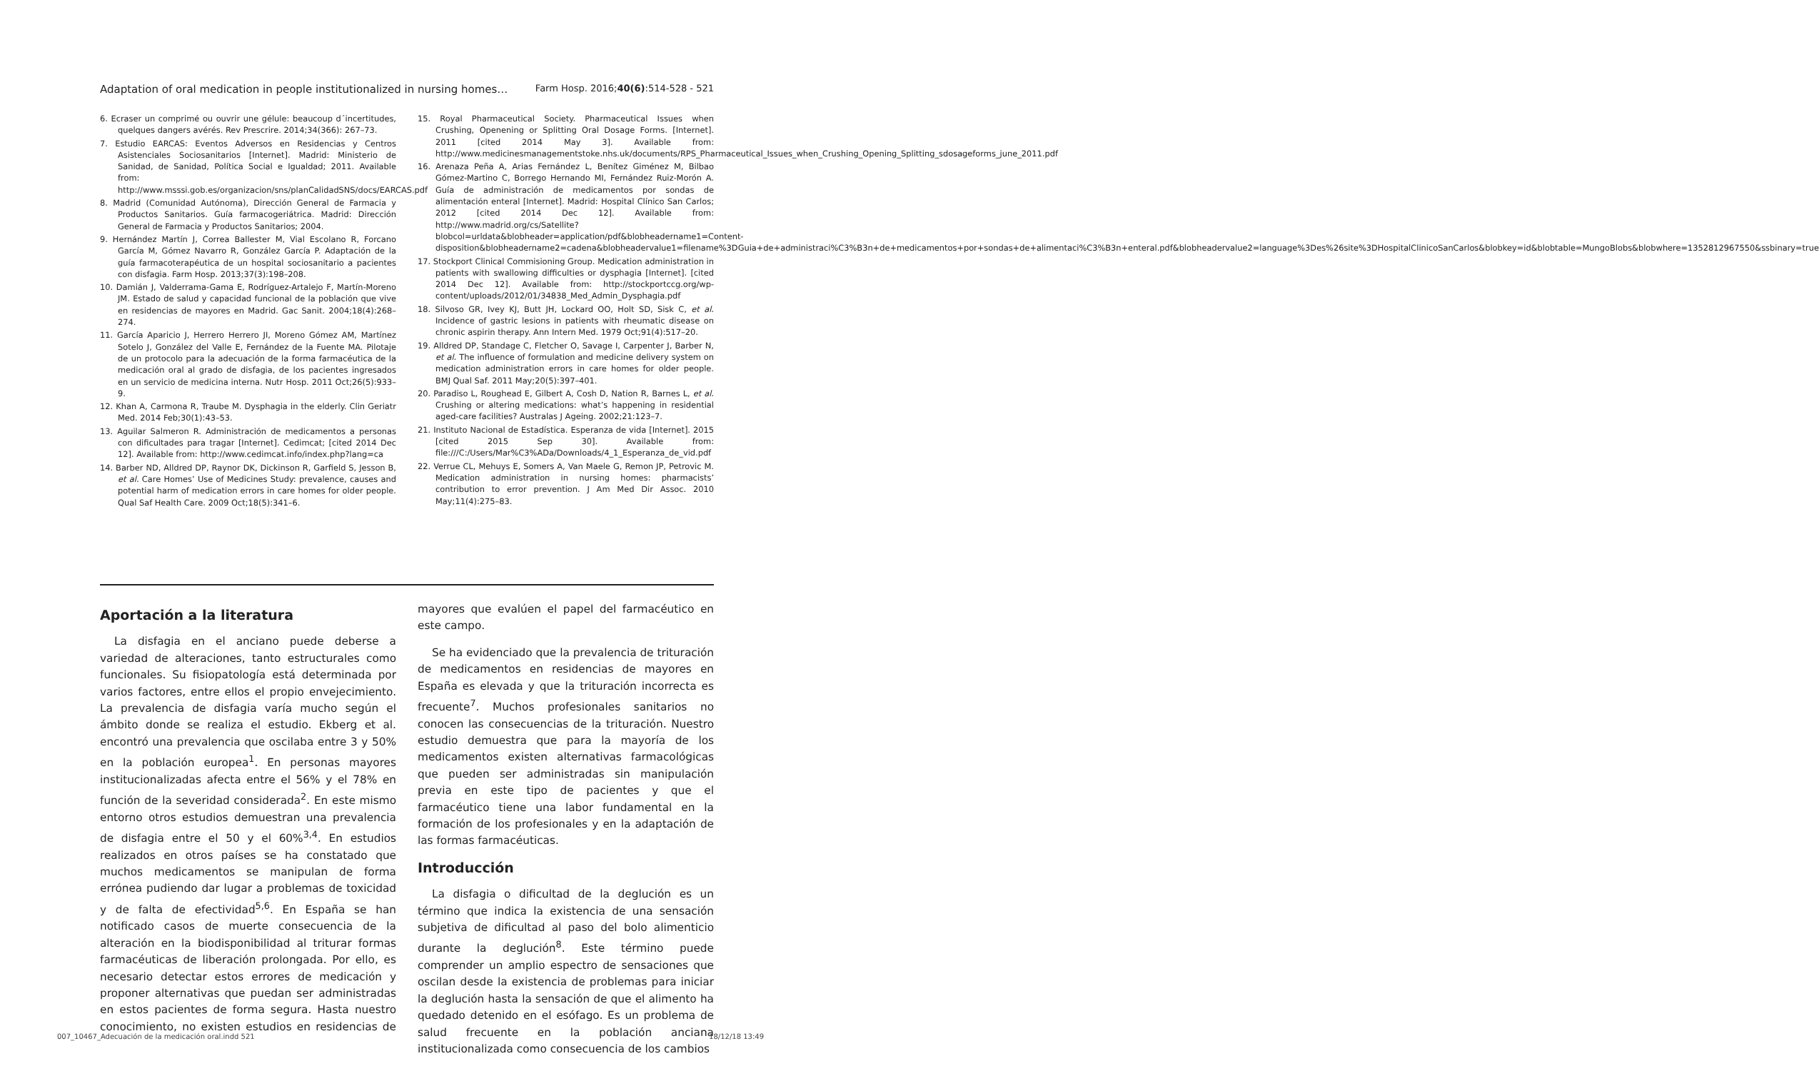Adaptation of oral medication in people institutionalized in nursing homes… Farm Hosp. 2016;40(6):514-528 - 521
6. Ecraser un comprimé ou ouvrir une gélule: beaucoup d´incertitudes, quelques dangers avérés. Rev Prescrire. 2014;34(366): 267–73.
7. Estudio EARCAS: Eventos Adversos en Residencias y Centros Asistenciales Sociosanitarios [Internet]. Madrid: Ministerio de Sanidad, de Sanidad, Política Social e Igualdad; 2011. Available from: http://www.msssi.gob.es/organizacion/sns/planCalidadSNS/docs/EARCAS.pdf
8. Madrid (Comunidad Autónoma), Dirección General de Farmacia y Productos Sanitarios. Guía farmacogeriátrica. Madrid: Dirección General de Farmacia y Productos Sanitarios; 2004.
9. Hernández Martín J, Correa Ballester M, Vial Escolano R, Forcano García M, Gómez Navarro R, González García P. Adaptación de la guía farmacoterapéutica de un hospital sociosanitario a pacientes con disfagia. Farm Hosp. 2013;37(3):198–208.
10. Damián J, Valderrama-Gama E, Rodríguez-Artalejo F, Martín-Moreno JM. Estado de salud y capacidad funcional de la población que vive en residencias de mayores en Madrid. Gac Sanit. 2004;18(4):268–274.
11. García Aparicio J, Herrero Herrero JI, Moreno Gómez AM, Martínez Sotelo J, González del Valle E, Fernández de la Fuente MA. Pilotaje de un protocolo para la adecuación de la forma farmacéutica de la medicación oral al grado de disfagia, de los pacientes ingresados en un servicio de medicina interna. Nutr Hosp. 2011 Oct;26(5):933–9.
12. Khan A, Carmona R, Traube M. Dysphagia in the elderly. Clin Geriatr Med. 2014 Feb;30(1):43–53.
13. Aguilar Salmeron R. Administración de medicamentos a personas con dificultades para tragar [Internet]. Cedimcat; [cited 2014 Dec 12]. Available from: http://www.cedimcat.info/index.php?lang=ca
14. Barber ND, Alldred DP, Raynor DK, Dickinson R, Garfield S, Jesson B, et al. Care Homes’ Use of Medicines Study: prevalence, causes and potential harm of medication errors in care homes for older people. Qual Saf Health Care. 2009 Oct;18(5):341–6.
15. Royal Pharmaceutical Society. Pharmaceutical Issues when Crushing, Openening or Splitting Oral Dosage Forms. [Internet]. 2011 [cited 2014 May 3]. Available from: http://www.medicinesmanagementstoke.nhs.uk/documents/RPS_Pharmaceutical_Issues_when_Crushing_Opening_Splitting_sdosageforms_june_2011.pdf
16. Arenaza Peña A, Arias Fernández L, Benítez Giménez M, Bilbao Gómez-Martino C, Borrego Hernando MI, Fernández Ruiz-Morón A. Guía de administración de medicamentos por sondas de alimentación enteral [Internet]. Madrid: Hospital Clínico San Carlos; 2012 [cited 2014 Dec 12]. Available from: http://www.madrid.org/cs/Satellite?blobcol=urldata&blobheader=application/pdf&blobheadername1=Content-disposition&blobheadername2=cadena&blobheadervalue1=filename%3DGuia+de+administraci%C3%B3n+de+medicamentos+por+sondas+de+alimentaci%C3%B3n+enteral.pdf&blobheadervalue2=language%3Des%26site%3DHospitalClinicoSanCarlos&blobkey=id&blobtable=MungoBlobs&blobwhere=1352812967550&ssbinary=true
17. Stockport Clinical Commisioning Group. Medication administration in patients with swallowing difficulties or dysphagia [Internet]. [cited 2014 Dec 12]. Available from: http://stockportccg.org/wp-content/uploads/2012/01/34838_Med_Admin_Dysphagia.pdf
18. Silvoso GR, Ivey KJ, Butt JH, Lockard OO, Holt SD, Sisk C, et al. Incidence of gastric lesions in patients with rheumatic disease on chronic aspirin therapy. Ann Intern Med. 1979 Oct;91(4):517–20.
19. Alldred DP, Standage C, Fletcher O, Savage I, Carpenter J, Barber N, et al. The influence of formulation and medicine delivery system on medication administration errors in care homes for older people. BMJ Qual Saf. 2011 May;20(5):397–401.
20. Paradiso L, Roughead E, Gilbert A, Cosh D, Nation R, Barnes L, et al. Crushing or altering medications: what’s happening in residential aged-care facilities? Australas J Ageing. 2002;21:123–7.
21. Instituto Nacional de Estadística. Esperanza de vida [Internet]. 2015 [cited 2015 Sep 30]. Available from: file:///C:/Users/Mar%C3%ADa/Downloads/4_1_Esperanza_de_vid.pdf
22. Verrue CL, Mehuys E, Somers A, Van Maele G, Remon JP, Petrovic M. Medication administration in nursing homes: pharmacists’ contribution to error prevention. J Am Med Dir Assoc. 2010 May;11(4):275–83.
Aportación a la literatura
La disfagia en el anciano puede deberse a variedad de alteraciones, tanto estructurales como funcionales. Su fisiopatología está determinada por varios factores, entre ellos el propio envejecimiento. La prevalencia de disfagia varía mucho según el ámbito donde se realiza el estudio. Ekberg et al. encontró una prevalencia que oscilaba entre 3 y 50% en la población europea<sup>1</sup>. En personas mayores institucionalizadas afecta entre el 56% y el 78% en función de la severidad considerada<sup>2</sup>. En este mismo entorno otros estudios demuestran una prevalencia de disfagia entre el 50 y el 60%<sup>3,4</sup>. En estudios realizados en otros países se ha constatado que muchos medicamentos se manipulan de forma errónea pudiendo dar lugar a problemas de toxicidad y de falta de efectividad<sup>5,6</sup>. En España se han notificado casos de muerte consecuencia de la alteración en la biodisponibilidad al triturar formas farmacéuticas de liberación prolongada. Por ello, es necesario detectar estos errores de medicación y proponer alternativas que puedan ser administradas en estos pacientes de forma segura. Hasta nuestro conocimiento, no existen estudios en residencias de mayores que evalúen el papel del farmacéutico en este campo.
Se ha evidenciado que la prevalencia de trituración de medicamentos en residencias de mayores en España es elevada y que la trituración incorrecta es frecuente<sup>7</sup>. Muchos profesionales sanitarios no conocen las consecuencias de la trituración. Nuestro estudio demuestra que para la mayoría de los medicamentos existen alternativas farmacológicas que pueden ser administradas sin manipulación previa en este tipo de pacientes y que el farmacéutico tiene una labor fundamental en la formación de los profesionales y en la adaptación de las formas farmacéuticas.
Introducción
La disfagia o dificultad de la deglución es un término que indica la existencia de una sensación subjetiva de dificultad al paso del bolo alimenticio durante la deglución<sup>8</sup>. Este término puede comprender un amplio espectro de sensaciones que oscilan desde la existencia de problemas para iniciar la deglución hasta la sensación de que el alimento ha quedado detenido en el esófago. Es un problema de salud frecuente en la población anciana institucionalizada como consecuencia de los cambios
007_10467_Adecuación de la medicación oral.indd 521 18/12/18 13:49